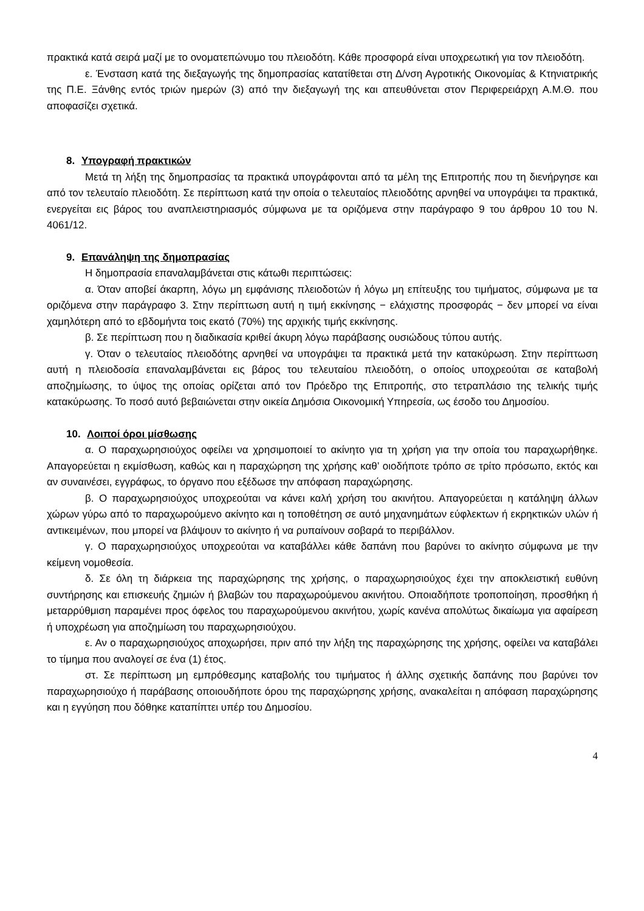πρακτικά κατά σειρά μαζί με το ονοματεπώνυμο του πλειοδότη. Κάθε προσφορά είναι υποχρεωτική για τον πλειοδότη.
ε. Ένσταση κατά της διεξαγωγής της δημοπρασίας κατατίθεται στη Δ/νση Αγροτικής Οικονομίας & Κτηνιατρικής της Π.Ε. Ξάνθης εντός τριών ημερών (3) από την διεξαγωγή της και απευθύνεται στον Περιφερειάρχη Α.Μ.Θ. που αποφασίζει σχετικά.
8. Υπογραφή πρακτικών
Μετά τη λήξη της δημοπρασίας τα πρακτικά υπογράφονται από τα μέλη της Επιτροπής που τη διενήργησε και από τον τελευταίο πλειοδότη. Σε περίπτωση κατά την οποία ο τελευταίος πλειοδότης αρνηθεί να υπογράψει τα πρακτικά, ενεργείται εις βάρος του αναπλειστηριασμός σύμφωνα με τα οριζόμενα στην παράγραφο 9 του άρθρου 10 του Ν. 4061/12.
9. Επανάληψη της δημοπρασίας
Η δημοπρασία επαναλαμβάνεται στις κάτωθι περιπτώσεις:
α. Όταν αποβεί άκαρπη, λόγω μη εμφάνισης πλειοδοτών ή λόγω μη επίτευξης του τιμήματος, σύμφωνα με τα οριζόμενα στην παράγραφο 3. Στην περίπτωση αυτή η τιμή εκκίνησης − ελάχιστης προσφοράς − δεν μπορεί να είναι χαμηλότερη από το εβδομήντα τοις εκατό (70%) της αρχικής τιμής εκκίνησης.
β. Σε περίπτωση που η διαδικασία κριθεί άκυρη λόγω παράβασης ουσιώδους τύπου αυτής.
γ. Όταν ο τελευταίος πλειοδότης αρνηθεί να υπογράψει τα πρακτικά μετά την κατακύρωση. Στην περίπτωση αυτή η πλειοδοσία επαναλαμβάνεται εις βάρος του τελευταίου πλειοδότη, ο οποίος υποχρεούται σε καταβολή αποζημίωσης, το ύψος της οποίας ορίζεται από τον Πρόεδρο της Επιτροπής, στο τετραπλάσιο της τελικής τιμής κατακύρωσης. Το ποσό αυτό βεβαιώνεται στην οικεία Δημόσια Οικονομική Υπηρεσία, ως έσοδο του Δημοσίου.
10. Λοιποί όροι μίσθωσης
α. Ο παραχωρησιούχος οφείλει να χρησιμοποιεί το ακίνητο για τη χρήση για την οποία του παραχωρήθηκε. Απαγορεύεται η εκμίσθωση, καθώς και η παραχώρηση της χρήσης καθ’ οιοδήποτε τρόπο σε τρίτο πρόσωπο, εκτός και αν συναινέσει, εγγράφως, το όργανο που εξέδωσε την απόφαση παραχώρησης.
β. Ο παραχωρησιούχος υποχρεούται να κάνει καλή χρήση του ακινήτου. Απαγορεύεται η κατάληψη άλλων χώρων γύρω από το παραχωρούμενο ακίνητο και η τοποθέτηση σε αυτό μηχανημάτων εύφλεκτων ή εκρηκτικών υλών ή αντικειμένων, που μπορεί να βλάψουν το ακίνητο ή να ρυπαίνουν σοβαρά το περιβάλλον.
γ. Ο παραχωρησιούχος υποχρεούται να καταβάλλει κάθε δαπάνη που βαρύνει το ακίνητο σύμφωνα με την κείμενη νομοθεσία.
δ. Σε όλη τη διάρκεια της παραχώρησης της χρήσης, ο παραχωρησιούχος έχει την αποκλειστική ευθύνη συντήρησης και επισκευής ζημιών ή βλαβών του παραχωρούμενου ακινήτου. Οποιαδήποτε τροποποίηση, προσθήκη ή μεταρρύθμιση παραμένει προς όφελος του παραχωρούμενου ακινήτου, χωρίς κανένα απολύτως δικαίωμα για αφαίρεση ή υποχρέωση για αποζημίωση του παραχωρησιούχου.
ε. Αν ο παραχωρησιούχος αποχωρήσει, πριν από την λήξη της παραχώρησης της χρήσης, οφείλει να καταβάλει το τίμημα που αναλογεί σε ένα (1) έτος.
στ. Σε περίπτωση μη εμπρόθεσμης καταβολής του τιμήματος ή άλλης σχετικής δαπάνης που βαρύνει τον παραχωρησιούχο ή παράβασης οποιουδήποτε όρου της παραχώρησης χρήσης, ανακαλείται η απόφαση παραχώρησης και η εγγύηση που δόθηκε καταπίπτει υπέρ του Δημοσίου.
4